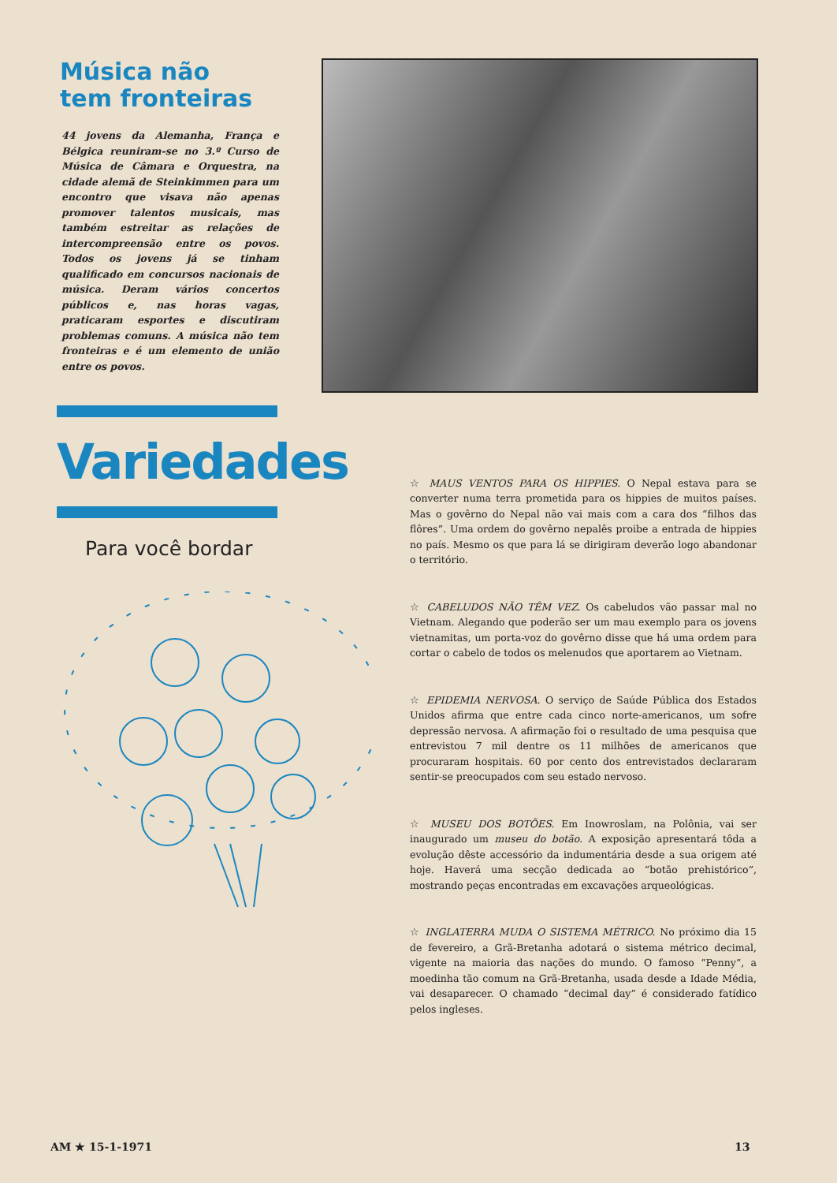Música não
tem fronteiras
44 jovens da Alemanha, França e Bélgica reuniram-se no 3.º Curso de Música de Câmara e Orquestra, na cidade alemã de Steinkimmen para um encontro que visava não apenas promover talentos musicais, mas também estreitar as relações de intercompreensão entre os povos. Todos os jovens já se tinham qualificado em concursos nacionais de música. Deram vários concertos públicos e, nas horas vagas, praticaram esportes e discutiram problemas comuns. A música não tem fronteiras e é um elemento de união entre os povos.
Variedades
Para você bordar
☆ MAUS VENTOS PARA OS HIPPIES. O Nepal estava para se converter numa terra prometida para os hippies de muitos países. Mas o govêrno do Nepal não vai mais com a cara dos “filhos das flôres”. Uma ordem do govêrno nepalês proibe a entrada de hippies no país. Mesmo os que para lá se dirigiram deverão logo abandonar o território.
☆ CABELUDOS NÃO TÊM VEZ. Os cabeludos vão passar mal no Vietnam. Alegando que poderão ser um mau exemplo para os jovens vietnamitas, um porta-voz do govêrno disse que há uma ordem para cortar o cabelo de todos os melenudos que aportarem ao Vietnam.
☆ EPIDEMIA NERVOSA. O serviço de Saúde Pública dos Estados Unidos afirma que entre cada cinco norte-americanos, um sofre depressão nervosa. A afirmação foi o resultado de uma pesquisa que entrevistou 7 mil dentre os 11 milhões de americanos que procuraram hospitais. 60 por cento dos entrevistados declararam sentir-se preocupados com seu estado nervoso.
☆ MUSEU DOS BOTÕES. Em Inowroslam, na Polônia, vai ser inaugurado um museu do botão. A exposição apresentará tôda a evolução dêste accessório da indumentária desde a sua origem até hoje. Haverá uma secção dedicada ao “botão prehistórico”, mostrando peças encontradas em excavações arqueológicas.
☆ INGLATERRA MUDA O SISTEMA MÉTRICO. No próximo dia 15 de fevereiro, a Grã-Bretanha adotará o sistema métrico decimal, vigente na maioria das nações do mundo. O famoso “Penny”, a moedinha tão comum na Grã-Bretanha, usada desde a Idade Média, vai desaparecer. O chamado “decimal day” é considerado fatídico pelos ingleses.
AM ★ 15-1-1971 13